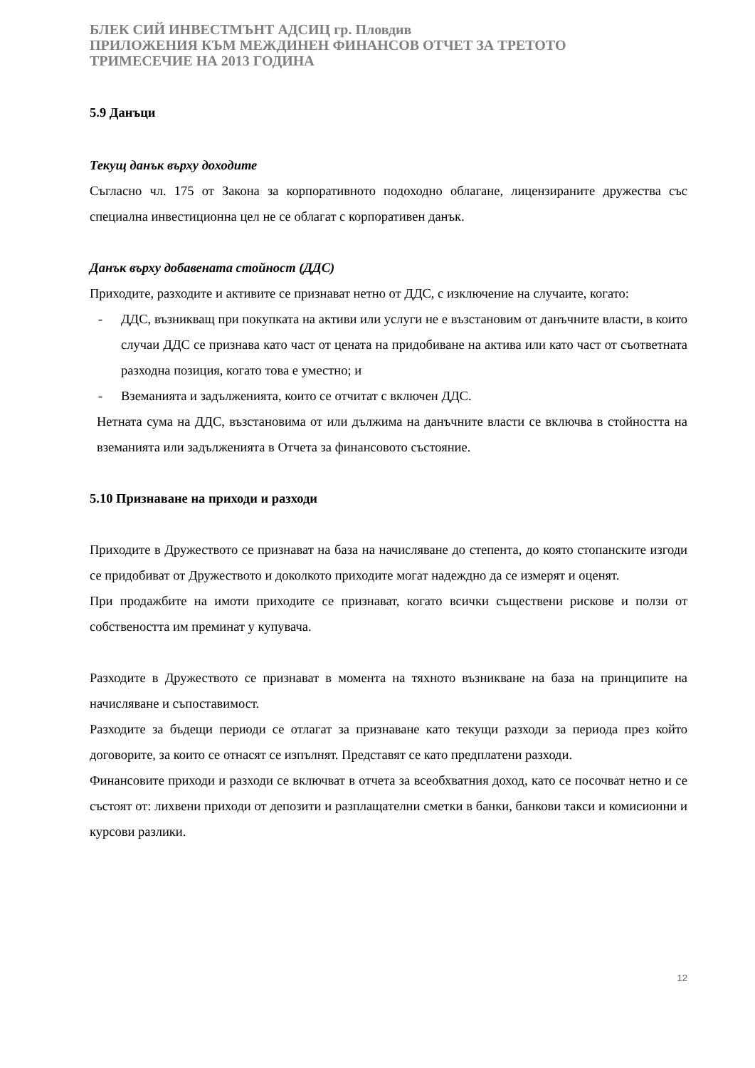БЛЕК СИЙ ИНВЕСТМЪНТ АДСИЦ гр. Пловдив
ПРИЛОЖЕНИЯ КЪМ МЕЖДИНЕН ФИНАНСОВ ОТЧЕТ ЗА ТРЕТОТО
ТРИМЕСЕЧИЕ НА 2013 ГОДИНА
5.9 Данъци
Текущ данък върху доходите
Съгласно чл. 175 от Закона за корпоративното подоходно облагане, лицензираните дружества със специална инвестиционна цел не се облагат с корпоративен данък.
Данък върху добавената стойност (ДДС)
Приходите, разходите и активите се признават нетно от ДДС, с изключение на случаите, когато:
- ДДС, възникващ при покупката на активи или услуги не е възстановим от данъчните власти, в които случаи ДДС се признава като част от цената на придобиване на актива или като част от съответната разходна позиция, когато това е уместно; и
- Вземанията и задълженията, които се отчитат с включен ДДС.
Нетната сума на ДДС, възстановима от или дължима на данъчните власти се включва в стойността на вземанията или задълженията в Отчета за финансовото състояние.
5.10 Признаване на приходи и разходи
Приходите в Дружеството се признават на база на начисляване до степента, до която стопанските изгоди се придобиват от Дружеството и доколкото приходите могат надеждно да се измерят и оценят.
При продажбите на имоти приходите се признават, когато всички съществени рискове и ползи от собствеността им преминат у купувача.
Разходите в Дружеството се признават в момента на тяхното възникване на база на принципите на начисляване и съпоставимост.
Разходите за бъдещи периоди се отлагат за признаване като текущи разходи за периода през който договорите, за които се отнасят се изпълнят. Представят се като предплатени разходи.
Финансовите приходи и разходи се включват в отчета за всеобхватния доход, като се посочват нетно и се състоят от: лихвени приходи от депозити и разплащателни сметки в банки, банкови такси и комисионни и курсови разлики.
12